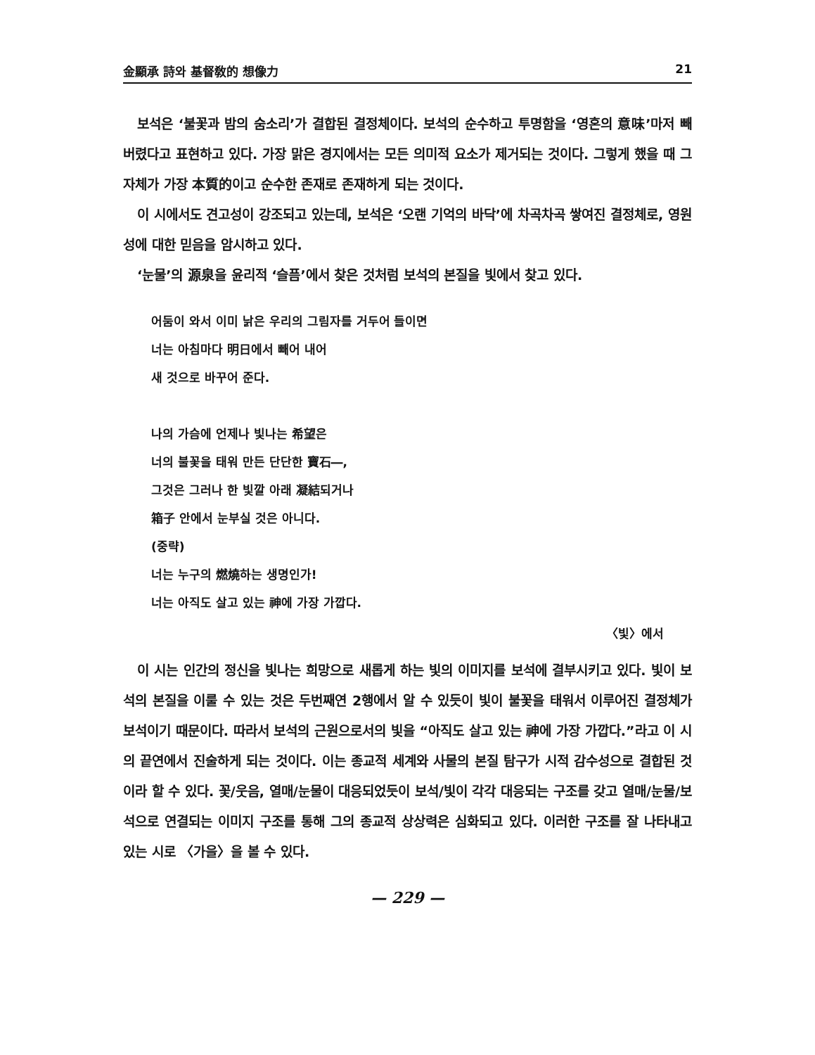金顯承 詩와 基督敎的 想像力 21
보석은 ‘불꽃과 밤의 숨소리’가 결합된 결정체이다. 보석의 순수하고 투명함을 ‘영혼의 意味’마저 빼버렸다고 표현하고 있다. 가장 맑은 경지에서는 모든 의미적 요소가 제거되는 것이다. 그렇게 했을 때 그 자체가 가장 本質的이고 순수한 존재로 존재하게 되는 것이다.
이 시에서도 견고성이 강조되고 있는데, 보석은 ‘오랜 기억의 바닥’에 차곡차곡 쌓여진 결정체로, 영원성에 대한 믿음을 암시하고 있다.
‘눈물’의 源泉을 윤리적 ‘슬픔’에서 찾은 것처럼 보석의 본질을 빛에서 찾고 있다.
어둠이 와서 이미 낡은 우리의 그림자를 거두어 들이면
너는 아침마다 明日에서 빼어 내어
새 것으로 바꾸어 준다.
나의 가슴에 언제나 빛나는 希望은
너의 불꽃을 태워 만든 단단한 寶石―,
그것은 그러나 한 빛깔 아래 凝結되거나
箱子 안에서 눈부실 것은 아니다.
(중략)
너는 누구의 燃燒하는 생명인가!
너는 아직도 살고 있는 神에 가장 가깝다.
〈빛〉에서
이 시는 인간의 정신을 빛나는 희망으로 새롭게 하는 빛의 이미지를 보석에 결부시키고 있다. 빛이 보석의 본질을 이룰 수 있는 것은 두번째연 2행에서 알 수 있듯이 빛이 불꽃을 태워서 이루어진 결정체가 보석이기 때문이다. 따라서 보석의 근원으로서의 빛을 “아직도 살고 있는 神에 가장 가깝다.”라고 이 시의 끝연에서 진술하게 되는 것이다. 이는 종교적 세계와 사물의 본질 탐구가 시적 감수성으로 결합된 것이라 할 수 있다. 꽃/웃음, 열매/눈물이 대응되었듯이 보석/빛이 각각 대응되는 구조를 갖고 열매/눈물/보석으로 연결되는 이미지 구조를 통해 그의 종교적 상상력은 심화되고 있다. 이러한 구조를 잘 나타내고 있는 시로 〈가을〉을 볼 수 있다.
— 229 —